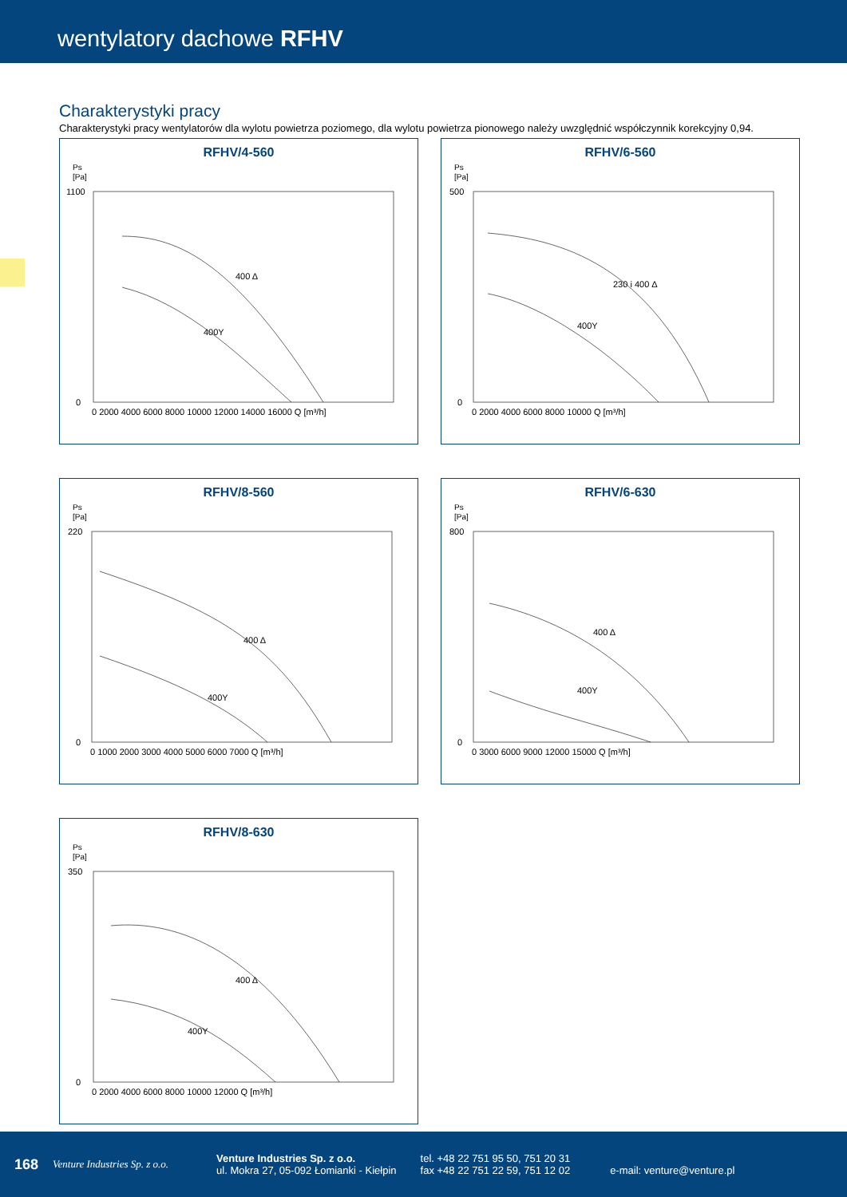wentylatory dachowe RFHV
Charakterystyki pracy
Charakterystyki pracy wentylatorów dla wylotu powietrza poziomego, dla wylotu powietrza pionowego należy uwzględnić współczynnik korekcyjny 0,94.
RFHV/4-560
Ps
[Pa]
400 Δ
400Y
1100
0
0 2000 4000 6000 8000 10000 12000 14000 16000 Q [m³/h]
RFHV/6-560
Ps
[Pa]
230 i 400 Δ
400Y
500
0
0 2000 4000 6000 8000 10000 Q [m³/h]
RFHV/8-560
Ps
[Pa]
400 Δ
400Y
220
0
0 1000 2000 3000 4000 5000 6000 7000 Q [m³/h]
RFHV/6-630
Ps
[Pa]
400 Δ
400Y
800
0
0 3000 6000 9000 12000 15000 Q [m³/h]
RFHV/8-630
Ps
[Pa]
400 Δ
400Y
350
0
0 2000 4000 6000 8000 10000 12000 Q [m³/h]
168 Venture Industries Sp. z o.o.
Venture Industries Sp. z o.o.
ul. Mokra 27, 05-092 Łomianki - Kiełpin
tel. +48 22 751 95 50, 751 20 31
fax +48 22 751 22 59, 751 12 02
e-mail: venture@venture.pl